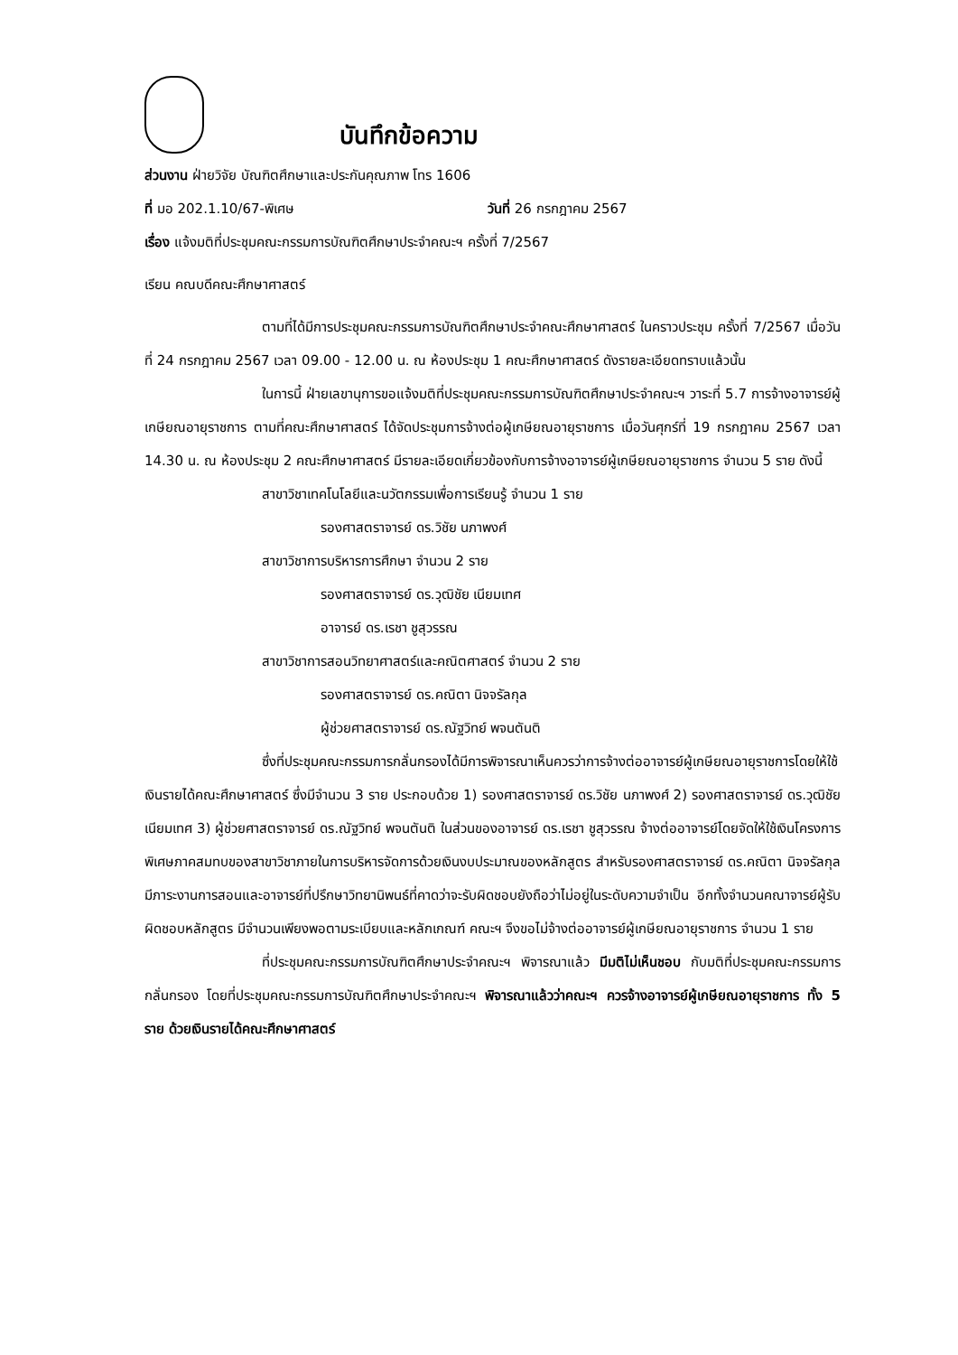บันทึกข้อความ
ส่วนงาน ฝ่ายวิจัย บัณฑิตศึกษาและประกันคุณภาพ โทร 1606
ที่ มอ 202.1.10/67-พิเศษ วันที่ 26 กรกฎาคม 2567
เรื่อง แจ้งมติที่ประชุมคณะกรรมการบัณฑิตศึกษาประจำคณะฯ ครั้งที่ 7/2567
เรียน คณบดีคณะศึกษาศาสตร์
ตามที่ได้มีการประชุมคณะกรรมการบัณฑิตศึกษาประจำคณะศึกษาศาสตร์ ในคราวประชุม ครั้งที่ 7/2567 เมื่อวันที่ 24 กรกฎาคม 2567 เวลา 09.00 - 12.00 น. ณ ห้องประชุม 1 คณะศึกษาศาสตร์ ดังรายละเอียดทราบแล้วนั้น
ในการนี้ ฝ่ายเลขานุการขอแจ้งมติที่ประชุมคณะกรรมการบัณฑิตศึกษาประจำคณะฯ วาระที่ 5.7 การจ้างอาจารย์ผู้เกษียณอายุราชการ ตามที่คณะศึกษาศาสตร์ ได้จัดประชุมการจ้างต่อผู้เกษียณอายุราชการ เมื่อวันศุกร์ที่ 19 กรกฎาคม 2567 เวลา 14.30 น. ณ ห้องประชุม 2 คณะศึกษาศาสตร์ มีรายละเอียดเกี่ยวข้องกับการจ้างอาจารย์ผู้เกษียณอายุราชการ จำนวน 5 ราย ดังนี้
สาขาวิชาเทคโนโลยีและนวัตกรรมเพื่อการเรียนรู้ จำนวน 1 ราย
รองศาสตราจารย์ ดร.วิชัย นภาพงศ์
สาขาวิชาการบริหารการศึกษา จำนวน 2 ราย
รองศาสตราจารย์ ดร.วุฒิชัย เนียมเทศ
อาจารย์ ดร.เรชา ชูสุวรรณ
สาขาวิชาการสอนวิทยาศาสตร์และคณิตศาสตร์ จำนวน 2 ราย
รองศาสตราจารย์ ดร.คณิตา นิจจรัลกุล
ผู้ช่วยศาสตราจารย์ ดร.ณัฐวิทย์ พจนตันติ
ซึ่งที่ประชุมคณะกรรมการกลั่นกรองได้มีการพิจารณาเห็นควรว่าการจ้างต่ออาจารย์ผู้เกษียณอายุราชการโดยให้ใช้เงินรายได้คณะศึกษาศาสตร์ ซึ่งมีจำนวน 3 ราย ประกอบด้วย 1) รองศาสตราจารย์ ดร.วิชัย นภาพงศ์ 2) รองศาสตราจารย์ ดร.วุฒิชัย เนียมเทศ 3) ผู้ช่วยศาสตราจารย์ ดร.ณัฐวิทย์ พจนตันติ ในส่วนของอาจารย์ ดร.เรชา ชูสุวรรณ จ้างต่ออาจารย์โดยจัดให้ใช้เงินโครงการพิเศษภาคสมทบของสาขาวิชาภายในการบริหารจัดการด้วยเงินงบประมาณของหลักสูตร สำหรับรองศาสตราจารย์ ดร.คณิตา นิจจรัลกุล มีภาระงานการสอนและอาจารย์ที่ปรึกษาวิทยานิพนธ์ที่คาดว่าจะรับผิดชอบยังถือว่าไม่อยู่ในระดับความจำเป็น อีกทั้งจำนวนคณาจารย์ผู้รับผิดชอบหลักสูตร มีจำนวนเพียงพอตามระเบียบและหลักเกณฑ์ คณะฯ จึงขอไม่จ้างต่ออาจารย์ผู้เกษียณอายุราชการ จำนวน 1 ราย
ที่ประชุมคณะกรรมการบัณฑิตศึกษาประจำคณะฯ พิจารณาแล้ว มีมติไม่เห็นชอบ กับมติที่ประชุมคณะกรรมการกลั่นกรอง โดยที่ประชุมคณะกรรมการบัณฑิตศึกษาประจำคณะฯ พิจารณาแล้วว่าคณะฯ ควรจ้างอาจารย์ผู้เกษียณอายุราชการ ทั้ง 5 ราย ด้วยเงินรายได้คณะศึกษาศาสตร์